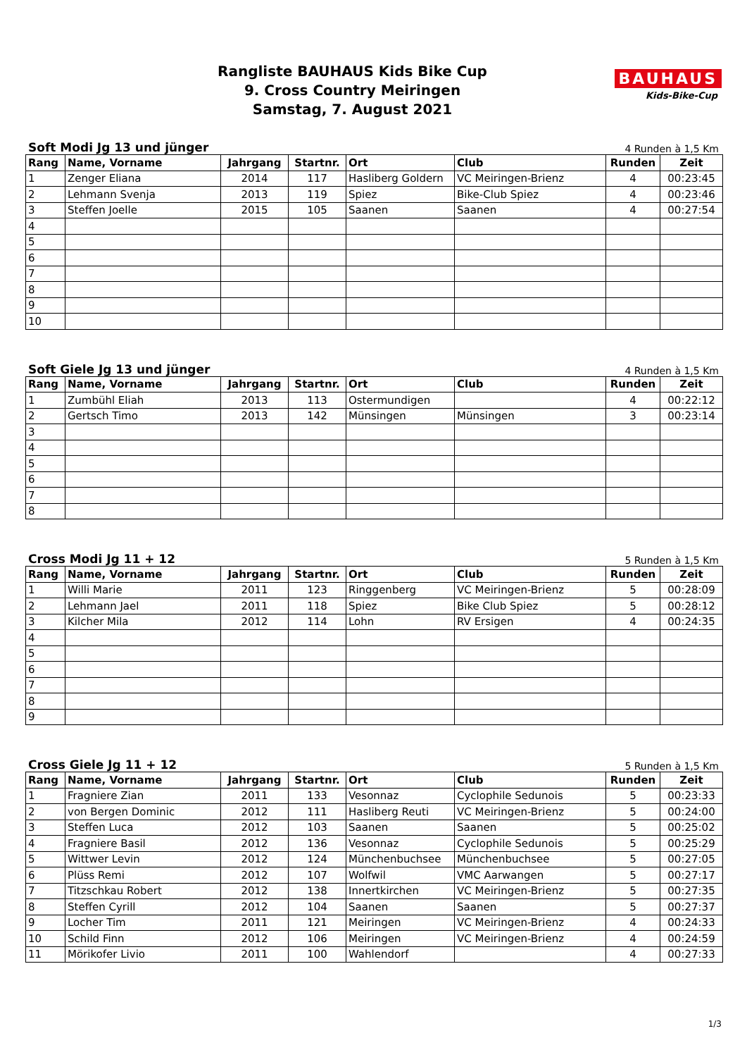Rangliste BAUHAUS Kids Bike Cup
9. Cross Country Meiringen
Samstag, 7. August 2021
BAUHAUS
Kids-Bike-Cup
Soft Modi Jg 13 und jünger 4 Runden à 1,5 Km
| Rang | Name, Vorname | Jahrgang | Startnr. | Ort | Club | Runden | Zeit |
| --- | --- | --- | --- | --- | --- | --- | --- |
| 1 | Zenger Eliana | 2014 | 117 | Hasliberg Goldern | VC Meiringen-Brienz | 4 | 00:23:45 |
| 2 | Lehmann Svenja | 2013 | 119 | Spiez | Bike-Club Spiez | 4 | 00:23:46 |
| 3 | Steffen Joelle | 2015 | 105 | Saanen | Saanen | 4 | 00:27:54 |
| 4 | | | | | | | |
| 5 | | | | | | | |
| 6 | | | | | | | |
| 7 | | | | | | | |
| 8 | | | | | | | |
| 9 | | | | | | | |
| 10 | | | | | | | |
Soft Giele Jg 13 und jünger 4 Runden à 1,5 Km
| Rang | Name, Vorname | Jahrgang | Startnr. | Ort | Club | Runden | Zeit |
| --- | --- | --- | --- | --- | --- | --- | --- |
| 1 | Zumbühl Eliah | 2013 | 113 | Ostermundigen | | 4 | 00:22:12 |
| 2 | Gertsch Timo | 2013 | 142 | Münsingen | Münsingen | 3 | 00:23:14 |
| 3 | | | | | | | |
| 4 | | | | | | | |
| 5 | | | | | | | |
| 6 | | | | | | | |
| 7 | | | | | | | |
| 8 | | | | | | | |
Cross Modi Jg 11 + 12 5 Runden à 1,5 Km
| Rang | Name, Vorname | Jahrgang | Startnr. | Ort | Club | Runden | Zeit |
| --- | --- | --- | --- | --- | --- | --- | --- |
| 1 | Willi Marie | 2011 | 123 | Ringgenberg | VC Meiringen-Brienz | 5 | 00:28:09 |
| 2 | Lehmann Jael | 2011 | 118 | Spiez | Bike Club Spiez | 5 | 00:28:12 |
| 3 | Kilcher Mila | 2012 | 114 | Lohn | RV Ersigen | 4 | 00:24:35 |
| 4 | | | | | | | |
| 5 | | | | | | | |
| 6 | | | | | | | |
| 7 | | | | | | | |
| 8 | | | | | | | |
| 9 | | | | | | | |
Cross Giele Jg 11 + 12 5 Runden à 1,5 Km
| Rang | Name, Vorname | Jahrgang | Startnr. | Ort | Club | Runden | Zeit |
| --- | --- | --- | --- | --- | --- | --- | --- |
| 1 | Fragniere Zian | 2011 | 133 | Vesonnaz | Cyclophile Sedunois | 5 | 00:23:33 |
| 2 | von Bergen Dominic | 2012 | 111 | Hasliberg Reuti | VC Meiringen-Brienz | 5 | 00:24:00 |
| 3 | Steffen Luca | 2012 | 103 | Saanen | Saanen | 5 | 00:25:02 |
| 4 | Fragniere Basil | 2012 | 136 | Vesonnaz | Cyclophile Sedunois | 5 | 00:25:29 |
| 5 | Wittwer Levin | 2012 | 124 | Münchenbuchsee | Münchenbuchsee | 5 | 00:27:05 |
| 6 | Plüss Remi | 2012 | 107 | Wolfwil | VMC Aarwangen | 5 | 00:27:17 |
| 7 | Titzschkau Robert | 2012 | 138 | Innertkirchen | VC Meiringen-Brienz | 5 | 00:27:35 |
| 8 | Steffen Cyrill | 2012 | 104 | Saanen | Saanen | 5 | 00:27:37 |
| 9 | Locher Tim | 2011 | 121 | Meiringen | VC Meiringen-Brienz | 4 | 00:24:33 |
| 10 | Schild Finn | 2012 | 106 | Meiringen | VC Meiringen-Brienz | 4 | 00:24:59 |
| 11 | Mörikofer Livio | 2011 | 100 | Wahlendorf | | 4 | 00:27:33 |
1/3